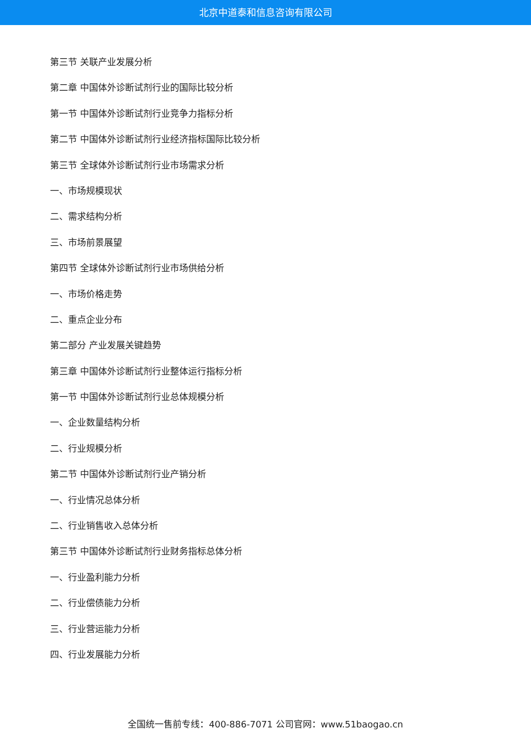北京中道泰和信息咨询有限公司
第三节 关联产业发展分析
第二章 中国体外诊断试剂行业的国际比较分析
第一节 中国体外诊断试剂行业竞争力指标分析
第二节 中国体外诊断试剂行业经济指标国际比较分析
第三节 全球体外诊断试剂行业市场需求分析
一、市场规模现状
二、需求结构分析
三、市场前景展望
第四节 全球体外诊断试剂行业市场供给分析
一、市场价格走势
二、重点企业分布
第二部分 产业发展关键趋势
第三章 中国体外诊断试剂行业整体运行指标分析
第一节 中国体外诊断试剂行业总体规模分析
一、企业数量结构分析
二、行业规模分析
第二节 中国体外诊断试剂行业产销分析
一、行业情况总体分析
二、行业销售收入总体分析
第三节 中国体外诊断试剂行业财务指标总体分析
一、行业盈利能力分析
二、行业偿债能力分析
三、行业营运能力分析
四、行业发展能力分析
全国统一售前专线：400-886-7071 公司官网：www.51baogao.cn